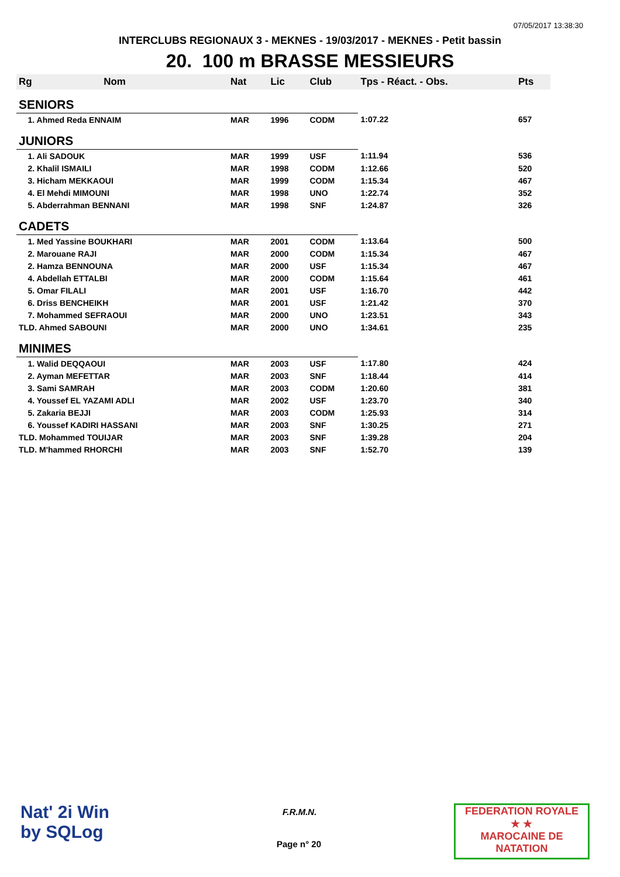07/05/2017 13:38:30
INTERCLUBS REGIONAUX 3 - MEKNES - 19/03/2017 - MEKNES - Petit bassin
20. 100 m BRASSE MESSIEURS
| Rg | Nom | Nat | Lic | Club | Tps - Réact. - Obs. | Pts |
| --- | --- | --- | --- | --- | --- | --- |
| SENIORS | | | | | | |
| 1. Ahmed Reda ENNAIM | | MAR | 1996 | CODM | 1:07.22 | 657 |
| JUNIORS | | | | | | |
| 1. Ali SADOUK | | MAR | 1999 | USF | 1:11.94 | 536 |
| 2. Khalil ISMAILI | | MAR | 1998 | CODM | 1:12.66 | 520 |
| 3. Hicham MEKKAOUI | | MAR | 1999 | CODM | 1:15.34 | 467 |
| 4. El Mehdi MIMOUNI | | MAR | 1998 | UNO | 1:22.74 | 352 |
| 5. Abderrahman BENNANI | | MAR | 1998 | SNF | 1:24.87 | 326 |
| CADETS | | | | | | |
| 1. Med Yassine BOUKHARI | | MAR | 2001 | CODM | 1:13.64 | 500 |
| 2. Marouane RAJI | | MAR | 2000 | CODM | 1:15.34 | 467 |
| 2. Hamza BENNOUNA | | MAR | 2000 | USF | 1:15.34 | 467 |
| 4. Abdellah ETTALBI | | MAR | 2000 | CODM | 1:15.64 | 461 |
| 5. Omar FILALI | | MAR | 2001 | USF | 1:16.70 | 442 |
| 6. Driss BENCHEIKH | | MAR | 2001 | USF | 1:21.42 | 370 |
| 7. Mohammed SEFRAOUI | | MAR | 2000 | UNO | 1:23.51 | 343 |
| TLD. Ahmed SABOUNI | | MAR | 2000 | UNO | 1:34.61 | 235 |
| MINIMES | | | | | | |
| 1. Walid DEQQAOUI | | MAR | 2003 | USF | 1:17.80 | 424 |
| 2. Ayman MEFETTAR | | MAR | 2003 | SNF | 1:18.44 | 414 |
| 3. Sami SAMRAH | | MAR | 2003 | CODM | 1:20.60 | 381 |
| 4. Youssef EL YAZAMI ADLI | | MAR | 2002 | USF | 1:23.70 | 340 |
| 5. Zakaria BEJJI | | MAR | 2003 | CODM | 1:25.93 | 314 |
| 6. Youssef KADIRI HASSANI | | MAR | 2003 | SNF | 1:30.25 | 271 |
| TLD. Mohammed TOUIJAR | | MAR | 2003 | SNF | 1:39.28 | 204 |
| TLD. M'hammed RHORCHI | | MAR | 2003 | SNF | 1:52.70 | 139 |
Nat' 2i Win
by SQLog
F.R.M.N.
Page n° 20
FEDERATION ROYALE
★ ★
MAROCAINE DE NATATION